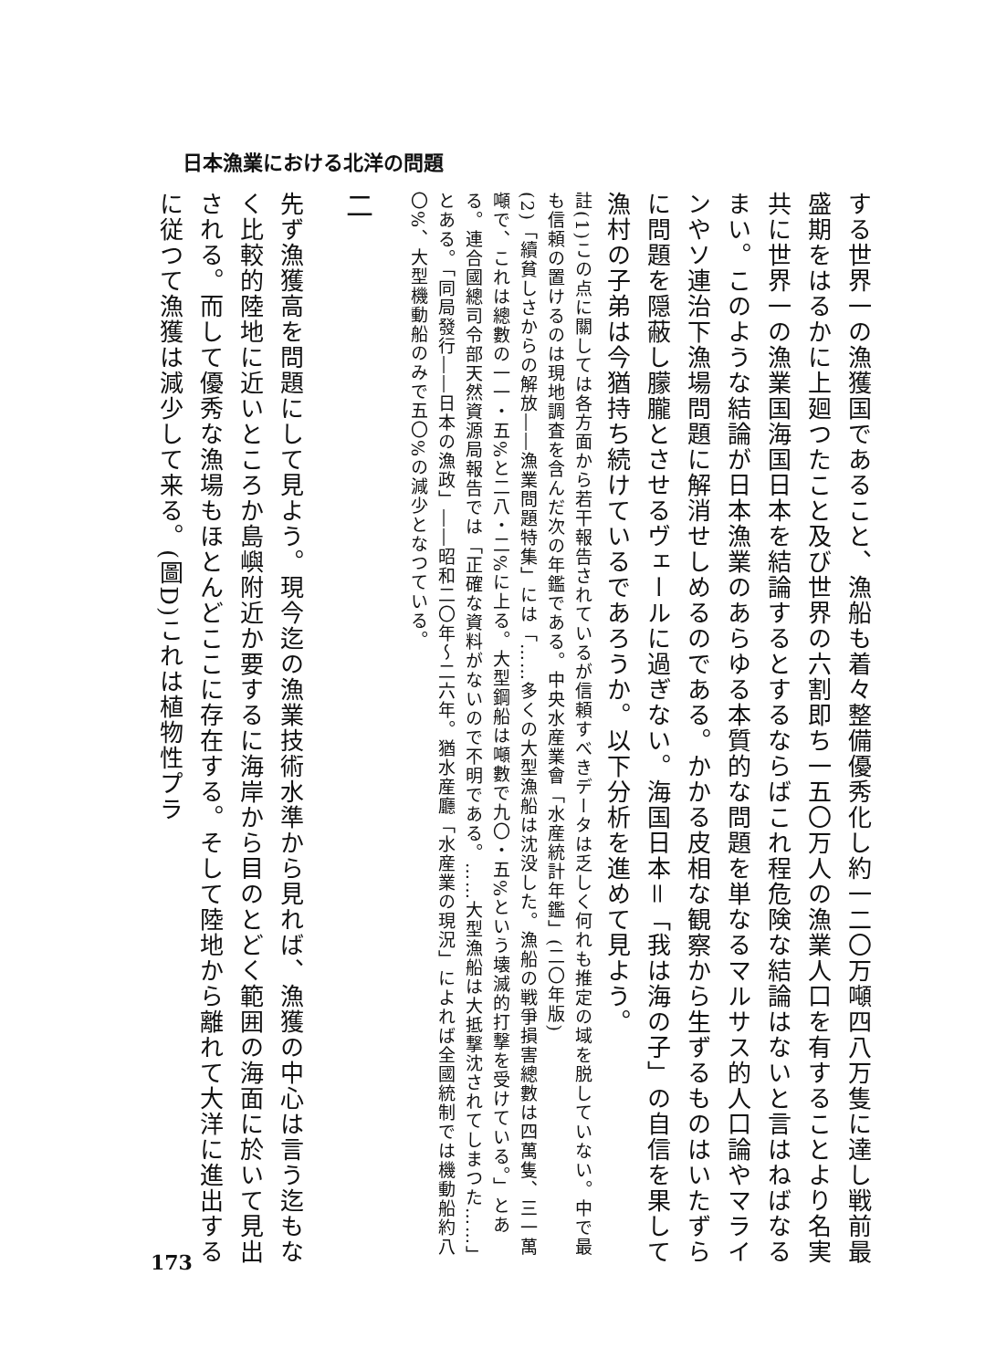日本漁業における北洋の問題
する世界一の漁獲国であること、漁船も着々整備優秀化し約一二〇万噸四八万隻に達し戦前最盛期をはるかに上廻つたこと及び世界の六割即ち一五〇万人の漁業人口を有することより名実共に世界一の漁業国海国日本を結論するとするならばこれ程危険な結論はないと言はねばなるまい。このような結論が日本漁業のあらゆる本質的な問題を単なるマルサス的人口論やマラインやソ連治下漁場問題に解消せしめるのである。かかる皮相な観察から生ずるものはいたずらに問題を隠蔽し朦朧とさせるヴェールに過ぎない。海国日本＝「我は海の子」の自信を果して漁村の子弟は今猶持ち続けているであろうか。以下分析を進めて見よう。
註(1)この点に關しては各方面から若干報告されているが信頼すべきデータは乏しく何れも推定の域を脱していない。中で最も信頼の置けるのは現地調査を含んだ次の年鑑である。中央水産業會「水産統計年鑑」(二〇年版)
(2)「續貧しさからの解放――漁業問題特集」には「……多くの大型漁船は沈没した。漁船の戦爭損害總數は四萬隻、三一萬噸で、これは總數の一一・五%と二八・二%に上る。大型鋼船は噸數で九〇・五%という壊滅的打撃を受けている。」とある。連合國總司令部天然資源局報告では「正確な資料がないので不明である。……大型漁船は大抵撃沈されてしまつた……」とある。「同局發行――日本の漁政」――昭和二〇年～二六年。猶水産廳「水産業の現況」によれば全國統制では機動船約八〇%、大型機動船のみで五〇%の減少となつている。
二
先ず漁獲高を問題にして見よう。現今迄の漁業技術水準から見れば、漁獲の中心は言う迄もなく比較的陸地に近いところか島嶼附近か要するに海岸から目のとどく範囲の海面に於いて見出される。而して優秀な漁場もほとんどここに存在する。そして陸地から離れて大洋に進出するに従つて漁獲は減少して来る。(圖D)これは植物性プラ
173